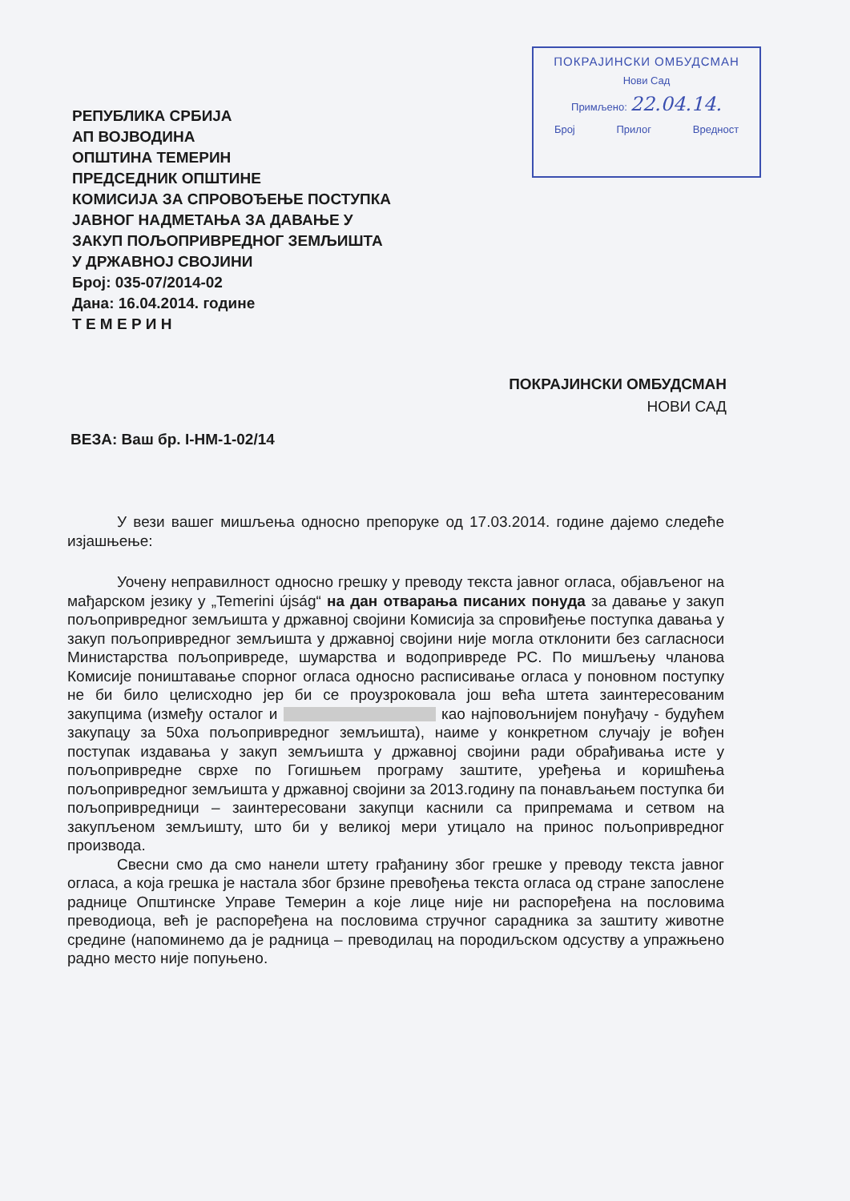ПОКРАЈИНСКИ ОМБУДСМАН
Нови Сад
Примљено: 22.04.14.
Број Прилог Вредност
РЕПУБЛИКА СРБИЈА
АП ВОЈВОДИНА
ОПШТИНА ТЕМЕРИН
ПРЕДСЕДНИК ОПШТИНЕ
КОМИСИЈА ЗА СПРОВОЂЕЊЕ ПОСТУПКА
ЈАВНОГ НАДМЕТАЊА ЗА ДАВАЊЕ У
ЗАКУП ПОЉОПРИВРЕДНОГ ЗЕМЉИШТА
У ДРЖАВНОЈ СВОЈИНИ
Број: 035-07/2014-02
Дана: 16.04.2014. године
Т Е М Е Р И Н
ПОКРАЈИНСКИ ОМБУДСМАН
НОВИ САД
ВЕЗА: Ваш бр. I-HM-1-02/14
У вези вашег мишљења односно препоруке од 17.03.2014. године дајемо следеће изјашњење:
Уочену неправилност односно грешку у преводу текста јавног огласа, објављеног на мађарском језику у „Temerini újság“ на дан отварања писаних понуда за давање у закуп пољопривредног земљишта у државној својини Комисија за спровиђење поступка давања у закуп пољопривредног земљишта у државној својини није могла отклонити без сагласноси Министарства пољопривреде, шумарства и водопривреде РС. По мишљењу чланова Комисије поништавање спорног огласа односно расписивање огласа у поновном поступку не би било целисходно јер би се проузроковала још већа штета заинтересованим закупцима (између осталог и као најповољнијем понуђачу - будућем закупацу за 50ха пољопривредног земљишта), наиме у конкретном случају је вођен поступак издавања у закуп земљишта у државној својини ради обрађивања исте у пољопривредне сврхе по Гогишњем програму заштите, уређења и коришћења пољопривредног земљишта у државној својини за 2013.годину па понављањем поступка би пољопривредници – заинтересовани закупци каснили са припремама и сетвом на закупљеном земљишту, што би у великој мери утицало на принос пољопривредног производа.
Свесни смо да смо нанели штету грађанину због грешке у преводу текста јавног огласа, а која грешка је настала због брзине превођења текста огласа од стране запослене раднице Општинске Управе Темерин а које лице није ни распоређена на пословима преводиоца, већ је распоређена на пословима стручног сарадника за заштиту животне средине (напоминемо да је радница – преводилац на породиљском одсуству а упражњено радно место није попуњено.